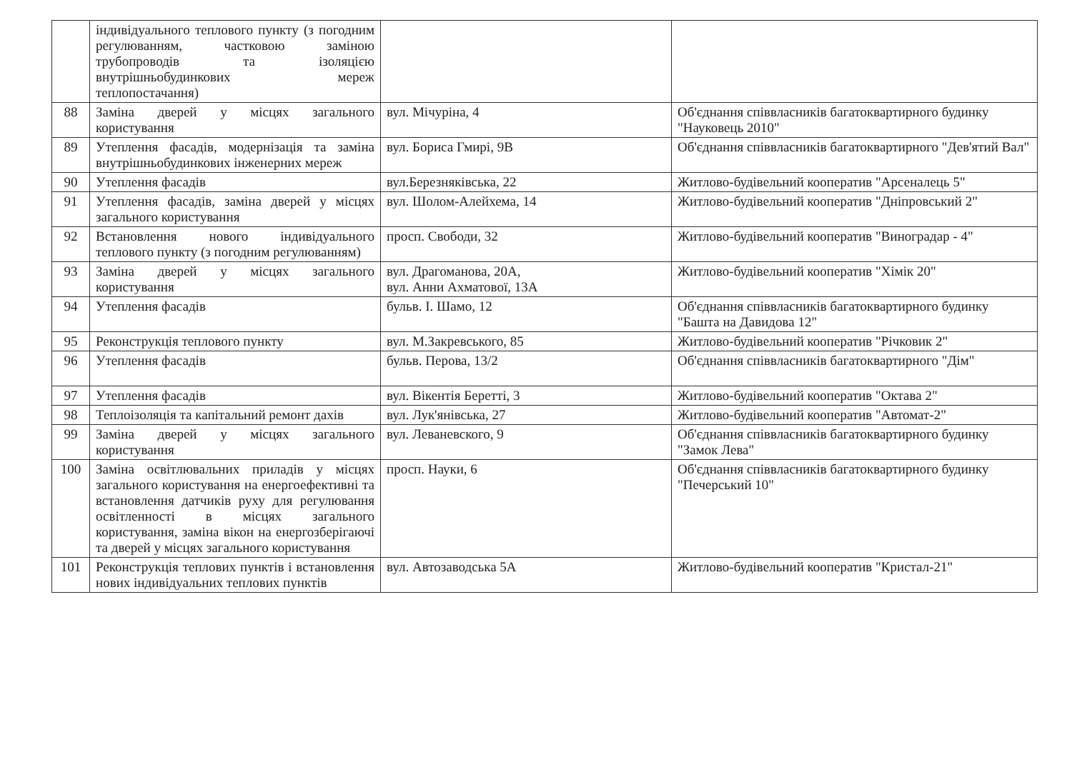| | індивідуального теплового пункту (з погодним регулюванням, частковою заміною трубопроводів та ізоляцією внутрішньобудинкових мереж теплопостачання) | | |
| 88 | Заміна дверей у місцях загального користування | вул. Мічуріна, 4 | Об'єднання співвласників багатоквартирного будинку "Науковець 2010" |
| 89 | Утеплення фасадів, модернізація та заміна внутрішньобудинкових інженерних мереж | вул. Бориса Гмирі, 9В | Об'єднання співвласників багатоквартирного "Дев'ятий Вал" |
| 90 | Утеплення фасадів | вул.Березняківська, 22 | Житлово-будівельний кооператив "Арсеналець 5" |
| 91 | Утеплення фасадів, заміна дверей у місцях загального користування | вул. Шолом-Алейхема, 14 | Житлово-будівельний кооператив "Дніпровський 2" |
| 92 | Встановлення нового індивідуального теплового пункту (з погодним регулюванням) | просп. Свободи, 32 | Житлово-будівельний кооператив "Виноградар - 4" |
| 93 | Заміна дверей у місцях загального користування | вул. Драгоманова, 20А, вул. Анни Ахматової, 13А | Житлово-будівельний кооператив "Хімік 20" |
| 94 | Утеплення фасадів | бульв. І. Шамо, 12 | Об'єднання співвласників багатоквартирного будинку "Башта на Давидова 12" |
| 95 | Реконструкція теплового пункту | вул. М.Закревського, 85 | Житлово-будівельний кооператив "Річковик 2" |
| 96 | Утеплення фасадів | бульв. Перова, 13/2 | Об'єднання співвласників багатоквартирного "Дім" |
| 97 | Утеплення фасадів | вул. Вікентія Беретті, 3 | Житлово-будівельний кооператив "Октава 2" |
| 98 | Теплоізоляція та капітальний ремонт дахів | вул. Лук'янівська, 27 | Житлово-будівельний кооператив "Автомат-2" |
| 99 | Заміна дверей у місцях загального користування | вул. Леваневского, 9 | Об'єднання співвласників багатоквартирного будинку "Замок Лева" |
| 100 | Заміна освітлювальних приладів у місцях загального користування на енергоефективні та встановлення датчиків руху для регулювання освітленності в місцях загального користування, заміна вікон на енергозберігаючі та дверей у місцях загального користування | просп. Науки, 6 | Об'єднання співвласників багатоквартирного будинку "Печерський 10" |
| 101 | Реконструкція теплових пунктів і встановлення нових індивідуальних теплових пунктів | вул. Автозаводська 5А | Житлово-будівельний кооператив "Кристал-21" |